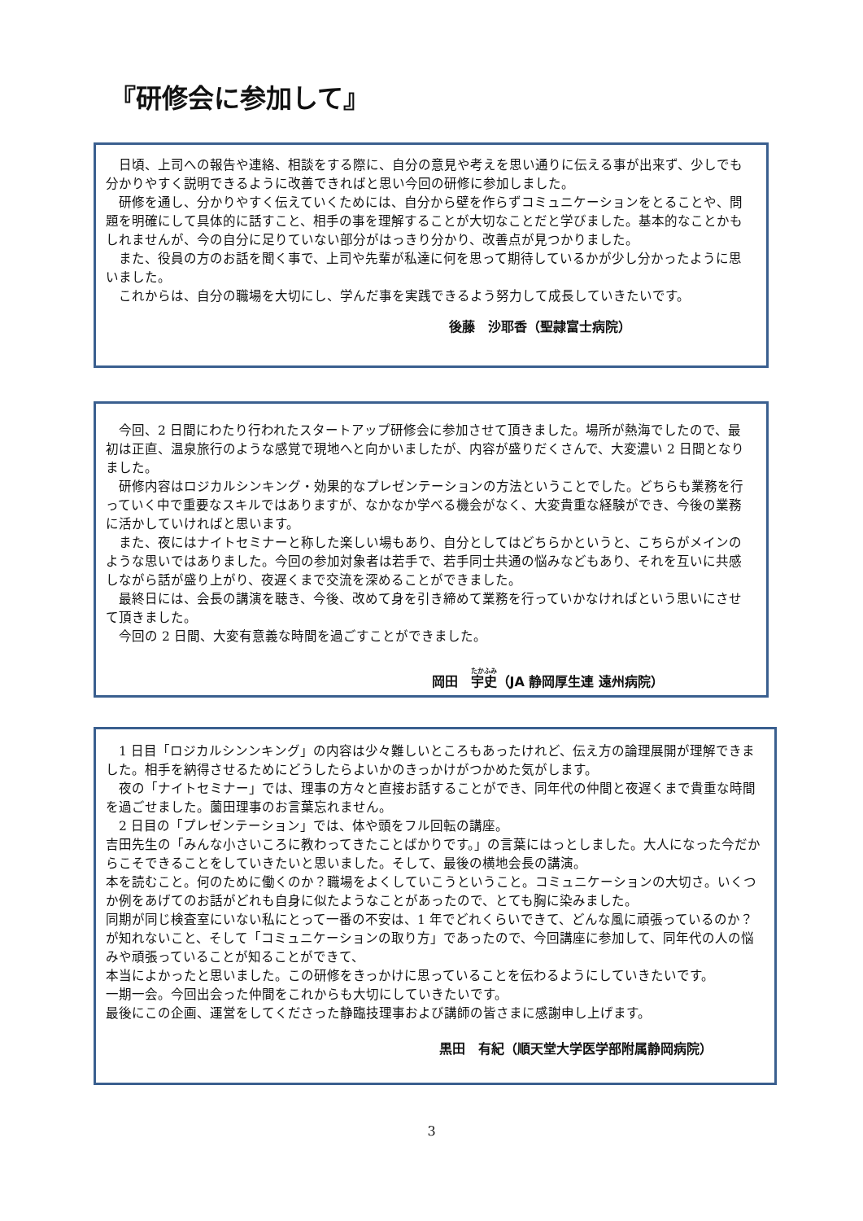『研修会に参加して』
　日頃、上司への報告や連絡、相談をする際に、自分の意見や考えを思い通りに伝える事が出来ず、少しでも分かりやすく説明できるように改善できればと思い今回の研修に参加しました。
　研修を通し、分かりやすく伝えていくためには、自分から壁を作らずコミュニケーションをとることや、問題を明確にして具体的に話すこと、相手の事を理解することが大切なことだと学びました。基本的なことかもしれませんが、今の自分に足りていない部分がはっきり分かり、改善点が見つかりました。
　また、役員の方のお話を聞く事で、上司や先輩が私達に何を思って期待しているかが少し分かったように思いました。
　これからは、自分の職場を大切にし、学んだ事を実践できるよう努力して成長していきたいです。
後藤　沙耶香（聖隷富士病院）
　今回、2 日間にわたり行われたスタートアップ研修会に参加させて頂きました。場所が熱海でしたので、最初は正直、温泉旅行のような感覚で現地へと向かいましたが、内容が盛りだくさんで、大変濃い 2 日間となりました。
　研修内容はロジカルシンキング・効果的なプレゼンテーションの方法ということでした。どちらも業務を行っていく中で重要なスキルではありますが、なかなか学べる機会がなく、大変貴重な経験ができ、今後の業務に活かしていければと思います。
　また、夜にはナイトセミナーと称した楽しい場もあり、自分としてはどちらかというと、こちらがメインのような思いではありました。今回の参加対象者は若手で、若手同士共通の悩みなどもあり、それを互いに共感しながら話が盛り上がり、夜遅くまで交流を深めることができました。
　最終日には、会長の講演を聴き、今後、改めて身を引き締めて業務を行っていかなければという思いにさせて頂きました。
　今回の 2 日間、大変有意義な時間を過ごすことができました。
岡田　宇史（JA 静岡厚生連 遠州病院）
　1 日目「ロジカルシンンキング」の内容は少々難しいところもあったけれど、伝え方の論理展開が理解できました。相手を納得させるためにどうしたらよいかのきっかけがつかめた気がします。
　夜の「ナイトセミナー」では、理事の方々と直接お話することができ、同年代の仲間と夜遅くまで貴重な時間を過ごせました。薗田理事のお言葉忘れません。
　2 日目の「プレゼンテーション」では、体や頭をフル回転の講座。
吉田先生の「みんな小さいころに教わってきたことばかりです。」の言葉にはっとしました。大人になった今だからこそできることをしていきたいと思いました。そして、最後の横地会長の講演。
本を読むこと。何のために働くのか？職場をよくしていこうということ。コミュニケーションの大切さ。いくつか例をあげてのお話がどれも自身に似たようなことがあったので、とても胸に染みました。
同期が同じ検査室にいない私にとって一番の不安は、1 年でどれくらいできて、どんな風に頑張っているのか？が知れないこと、そして「コミュニケーションの取り方」であったので、今回講座に参加して、同年代の人の悩みや頑張っていることが知ることができて、
本当によかったと思いました。この研修をきっかけに思っていることを伝わるようにしていきたいです。
一期一会。今回出会った仲間をこれからも大切にしていきたいです。
最後にこの企画、運営をしてくださった静臨技理事および講師の皆さまに感謝申し上げます。
黒田　有紀（順天堂大学医学部附属静岡病院）
3